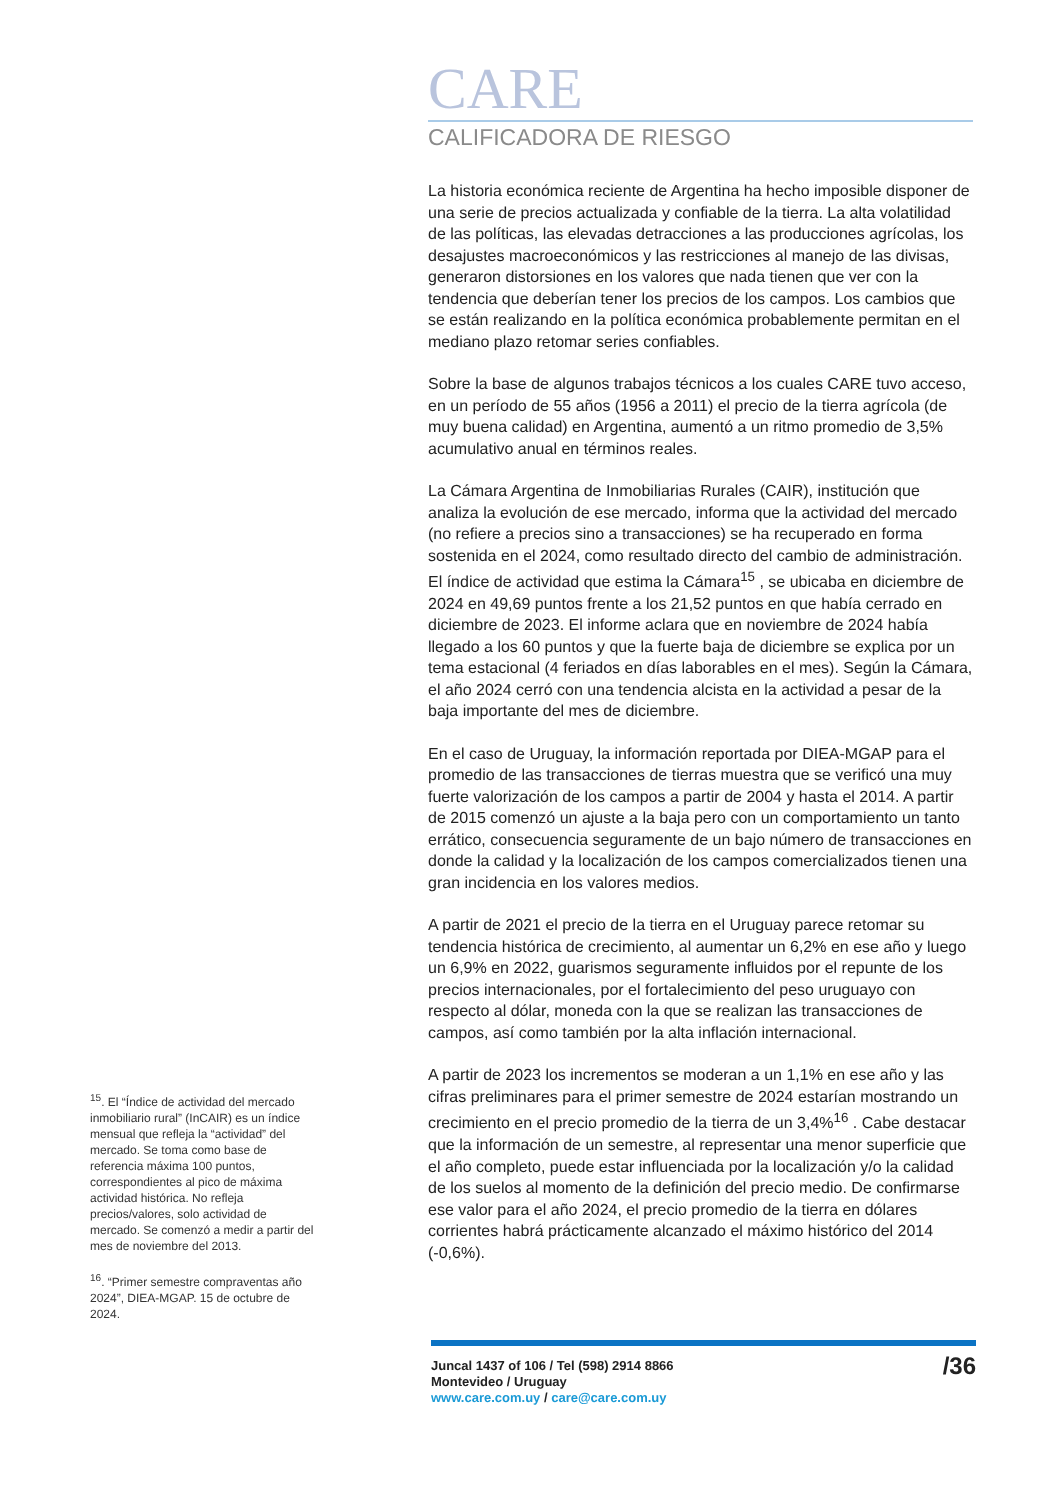<sup>15</sup>. El “Índice de actividad del mercado inmobiliario rural” (InCAIR) es un índice mensual que refleja la “actividad” del mercado. Se toma como base de referencia máxima 100 puntos, correspondientes al pico de máxima actividad histórica. No refleja precios/valores, solo actividad de mercado. Se comenzó a medir a partir del mes de noviembre del 2013.
<sup>16</sup>. “Primer semestre compraventas año 2024”, DIEA-MGAP. 15 de octubre de 2024.
CARE
CALIFICADORA DE RIESGO
La historia económica reciente de Argentina ha hecho imposible disponer de una serie de precios actualizada y confiable de la tierra. La alta volatilidad de las políticas, las elevadas detracciones a las producciones agrícolas, los desajustes macroeconómicos y las restricciones al manejo de las divisas, generaron distorsiones en los valores que nada tienen que ver con la tendencia que deberían tener los precios de los campos. Los cambios que se están realizando en la política económica probablemente permitan en el mediano plazo retomar series confiables.
Sobre la base de algunos trabajos técnicos a los cuales CARE tuvo acceso, en un período de 55 años (1956 a 2011) el precio de la tierra agrícola (de muy buena calidad) en Argentina, aumentó a un ritmo promedio de 3,5% acumulativo anual en términos reales.
La Cámara Argentina de Inmobiliarias Rurales (CAIR), institución que analiza la evolución de ese mercado, informa que la actividad del mercado (no refiere a precios sino a transacciones) se ha recuperado en forma sostenida en el 2024, como resultado directo del cambio de administración. El índice de actividad que estima la Cámara<sup>15</sup> , se ubicaba en diciembre de 2024 en 49,69 puntos frente a los 21,52 puntos en que había cerrado en diciembre de 2023. El informe aclara que en noviembre de 2024 había llegado a los 60 puntos y que la fuerte baja de diciembre se explica por un tema estacional (4 feriados en días laborables en el mes). Según la Cámara, el año 2024 cerró con una tendencia alcista en la actividad a pesar de la baja importante del mes de diciembre.
En el caso de Uruguay, la información reportada por DIEA-MGAP para el promedio de las transacciones de tierras muestra que se verificó una muy fuerte valorización de los campos a partir de 2004 y hasta el 2014. A partir de 2015 comenzó un ajuste a la baja pero con un comportamiento un tanto errático, consecuencia seguramente de un bajo número de transacciones en donde la calidad y la localización de los campos comercializados tienen una gran incidencia en los valores medios.
A partir de 2021 el precio de la tierra en el Uruguay parece retomar su tendencia histórica de crecimiento, al aumentar un 6,2% en ese año y luego un 6,9% en 2022, guarismos seguramente influidos por el repunte de los precios internacionales, por el fortalecimiento del peso uruguayo con respecto al dólar, moneda con la que se realizan las transacciones de campos, así como también por la alta inflación internacional.
A partir de 2023 los incrementos se moderan a un 1,1% en ese año y las cifras preliminares para el primer semestre de 2024 estarían mostrando un crecimiento en el precio promedio de la tierra de un 3,4%<sup>16</sup> . Cabe destacar que la información de un semestre, al representar una menor superficie que el año completo, puede estar influenciada por la localización y/o la calidad de los suelos al momento de la definición del precio medio. De confirmarse ese valor para el año 2024, el precio promedio de la tierra en dólares corrientes habrá prácticamente alcanzado el máximo histórico del 2014 (-0,6%).
Juncal 1437 of 106 / Tel (598) 2914 8866
Montevideo / Uruguay
www.care.com.uy / care@care.com.uy
/36